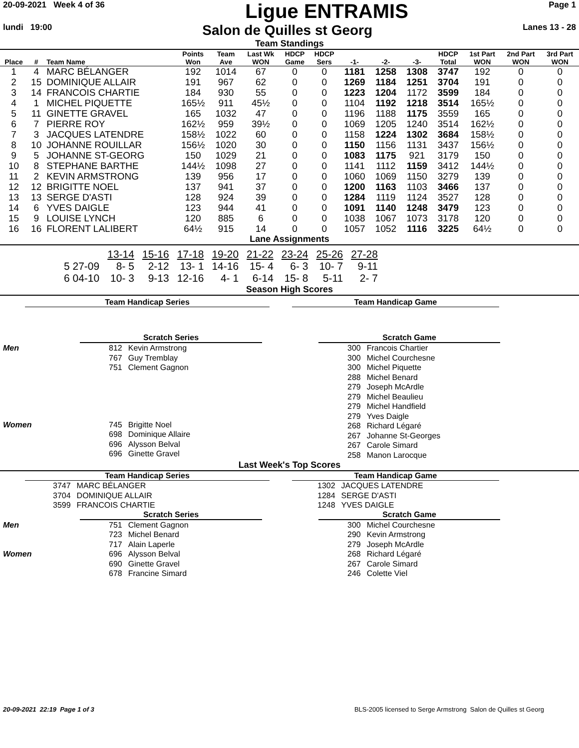20-09-2021 Week 4 of 36
Ligue ENTRAMIS
Page 1
lundi 19:00
Salon de Quilles st Georg
Lanes 13 - 28
Team Standings
| Place | # | Team Name | Points Won | Team Ave | Last Wk WON | HDCP Game | HDCP Sers | -1- | -2- | -3- | HDCP Total | 1st Part WON | 2nd Part WON | 3rd Part WON |
| --- | --- | --- | --- | --- | --- | --- | --- | --- | --- | --- | --- | --- | --- | --- |
| 1 | 4 | MARC BÉLANGER | 192 | 1014 | 67 | 0 | 0 | 1181 | 1258 | 1308 | 3747 | 192 | 0 | 0 |
| 2 | 15 | DOMINIQUE ALLAIR | 191 | 967 | 62 | 0 | 0 | 1269 | 1184 | 1251 | 3704 | 191 | 0 | 0 |
| 3 | 14 | FRANCOIS CHARTIE | 184 | 930 | 55 | 0 | 0 | 1223 | 1204 | 1172 | 3599 | 184 | 0 | 0 |
| 4 | 1 | MICHEL PIQUETTE | 165½ | 911 | 45½ | 0 | 0 | 1104 | 1192 | 1218 | 3514 | 165½ | 0 | 0 |
| 5 | 11 | GINETTE GRAVEL | 165 | 1032 | 47 | 0 | 0 | 1196 | 1188 | 1175 | 3559 | 165 | 0 | 0 |
| 6 | 7 | PIERRE ROY | 162½ | 959 | 39½ | 0 | 0 | 1069 | 1205 | 1240 | 3514 | 162½ | 0 | 0 |
| 7 | 3 | JACQUES LATENDRE | 158½ | 1022 | 60 | 0 | 0 | 1158 | 1224 | 1302 | 3684 | 158½ | 0 | 0 |
| 8 | 10 | JOHANNE ROUILLAR | 156½ | 1020 | 30 | 0 | 0 | 1150 | 1156 | 1131 | 3437 | 156½ | 0 | 0 |
| 9 | 5 | JOHANNE ST-GEORG | 150 | 1029 | 21 | 0 | 0 | 1083 | 1175 | 921 | 3179 | 150 | 0 | 0 |
| 10 | 8 | STEPHANE BARTHE | 144½ | 1098 | 27 | 0 | 0 | 1141 | 1112 | 1159 | 3412 | 144½ | 0 | 0 |
| 11 | 2 | KEVIN ARMSTRONG | 139 | 956 | 17 | 0 | 0 | 1060 | 1069 | 1150 | 3279 | 139 | 0 | 0 |
| 12 | 12 | BRIGITTE NOEL | 137 | 941 | 37 | 0 | 0 | 1200 | 1163 | 1103 | 3466 | 137 | 0 | 0 |
| 13 | 13 | SERGE D'ASTI | 128 | 924 | 39 | 0 | 0 | 1284 | 1119 | 1124 | 3527 | 128 | 0 | 0 |
| 14 | 6 | YVES DAIGLE | 123 | 944 | 41 | 0 | 0 | 1091 | 1140 | 1248 | 3479 | 123 | 0 | 0 |
| 15 | 9 | LOUISE LYNCH | 120 | 885 | 6 | 0 | 0 | 1038 | 1067 | 1073 | 3178 | 120 | 0 | 0 |
| 16 | 16 | FLORENT LALIBERT | 64½ | 915 | 14 | 0 | 0 | 1057 | 1052 | 1116 | 3225 | 64½ | 0 | 0 |
Lane Assignments
| | 13-14 | 15-16 | 17-18 | 19-20 | 21-22 | 23-24 | 25-26 | 27-28 |
| 5 27-09 | 8- 5 | 2-12 | 13- 1 | 14-16 | 15- 4 | 6- 3 | 10- 7 | 9-11 |
| 6 04-10 | 10- 3 | 9-13 | 12-16 | 4- 1 | 6-14 | 15- 8 | 5-11 | 2- 7 |
Season High Scores
Team Handicap Series Team Handicap Game
Scratch Series
| Men | 812 | Kevin Armstrong |
| | 767 | Guy Tremblay |
| | 751 | Clement Gagnon |
| Women | 745 | Brigitte Noel |
| | 698 | Dominique Allaire |
| | 696 | Alysson Belval |
| | 696 | Ginette Gravel |
Scratch Game
| 300 | Francois Chartier |
| 300 | Michel Courchesne |
| 300 | Michel Piquette |
| 288 | Michel Benard |
| 279 | Joseph McArdle |
| 279 | Michel Beaulieu |
| 279 | Michel Handfield |
| 279 | Yves Daigle |
| 268 | Richard Légaré |
| 267 | Johanne St-Georges |
| 267 | Carole Simard |
| 258 | Manon Larocque |
Last Week's Top Scores
Team Handicap Series
| 3747 | MARC BÉLANGER |
| 3704 | DOMINIQUE ALLAIR |
| 3599 | FRANCOIS CHARTIE |
Scratch Series
| Men | 751 | Clement Gagnon |
| | 723 | Michel Benard |
| | 717 | Alain Laperle |
| Women | 696 | Alysson Belval |
| | 690 | Ginette Gravel |
| | 678 | Francine Simard |
Team Handicap Game
| 1302 | JACQUES LATENDRE |
| 1284 | SERGE D'ASTI |
| 1248 | YVES DAIGLE |
Scratch Game
| 300 | Michel Courchesne |
| 290 | Kevin Armstrong |
| 279 | Joseph McArdle |
| 268 | Richard Légaré |
| 267 | Carole Simard |
| 246 | Colette Viel |
20-09-2021 22:19 Page 1 of 3 BLS-2005 licensed to Serge Armstrong Salon de Quilles st Georg